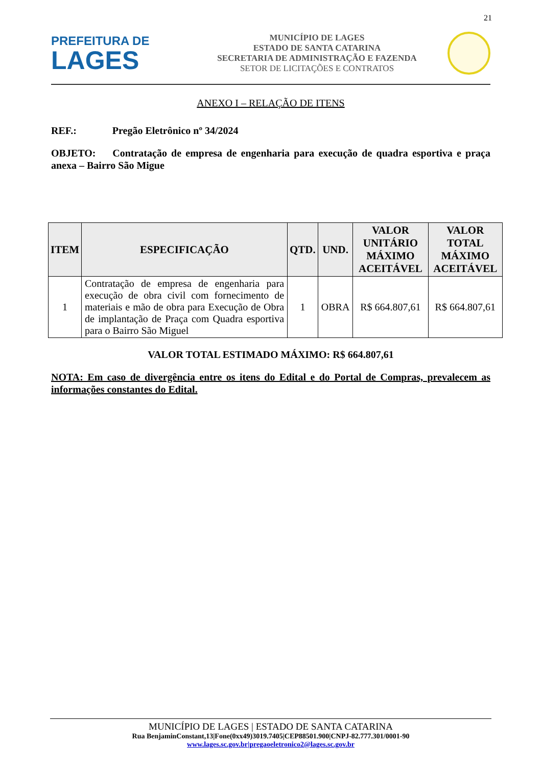21
PREFEITURA DE
LAGES
MUNICÍPIO DE LAGES
ESTADO DE SANTA CATARINA
SECRETARIA DE ADMINISTRAÇÃO E FAZENDA
SETOR DE LICITAÇÕES E CONTRATOS
ANEXO I – RELAÇÃO DE ITENS
REF.: Pregão Eletrônico nº 34/2024
OBJETO: Contratação de empresa de engenharia para execução de quadra esportiva e praça anexa – Bairro São Migue
| ITEM | ESPECIFICAÇÃO | QTD. | UND. | VALOR UNITÁRIO MÁXIMO ACEITÁVEL | VALOR TOTAL MÁXIMO ACEITÁVEL |
| --- | --- | --- | --- | --- | --- |
| 1 | Contratação de empresa de engenharia para execução de obra civil com fornecimento de materiais e mão de obra para Execução de Obra de implantação de Praça com Quadra esportiva para o Bairro São Miguel | 1 | OBRA | R$ 664.807,61 | R$ 664.807,61 |
VALOR TOTAL ESTIMADO MÁXIMO: R$ 664.807,61
NOTA: Em caso de divergência entre os itens do Edital e do Portal de Compras, prevalecem as informações constantes do Edital.
MUNICÍPIO DE LAGES | ESTADO DE SANTA CATARINA
Rua BenjaminConstant,13|Fone(0xx49)3019.7405|CEP88501.900|CNPJ-82.777.301/0001-90
www.lages.sc.gov.br|pregaoeletronico2@lages.sc.gov.br